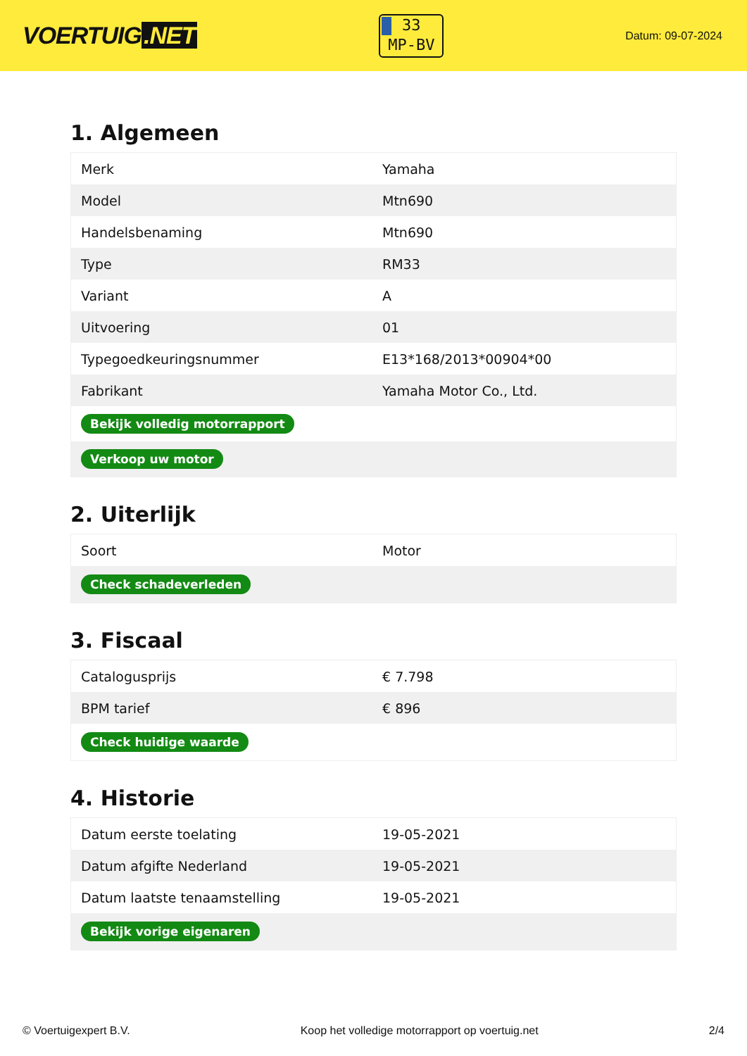VOERTUIG.NET
33
MP-BV
Datum: 09-07-2024
1. Algemeen
| Merk | Yamaha |
| Model | Mtn690 |
| Handelsbenaming | Mtn690 |
| Type | RM33 |
| Variant | A |
| Uitvoering | 01 |
| Typegoedkeuringsnummer | E13*168/2013*00904*00 |
| Fabrikant | Yamaha Motor Co., Ltd. |
| Bekijk volledig motorrapport | |
| Verkoop uw motor | |
2. Uiterlijk
| Soort | Motor |
| Check schadeverleden | |
3. Fiscaal
| Catalogusprijs | € 7.798 |
| BPM tarief | € 896 |
| Check huidige waarde | |
4. Historie
| Datum eerste toelating | 19-05-2021 |
| Datum afgifte Nederland | 19-05-2021 |
| Datum laatste tenaamstelling | 19-05-2021 |
| Bekijk vorige eigenaren | |
© Voertuigexpert B.V. Koop het volledige motorrapport op voertuig.net 2/4